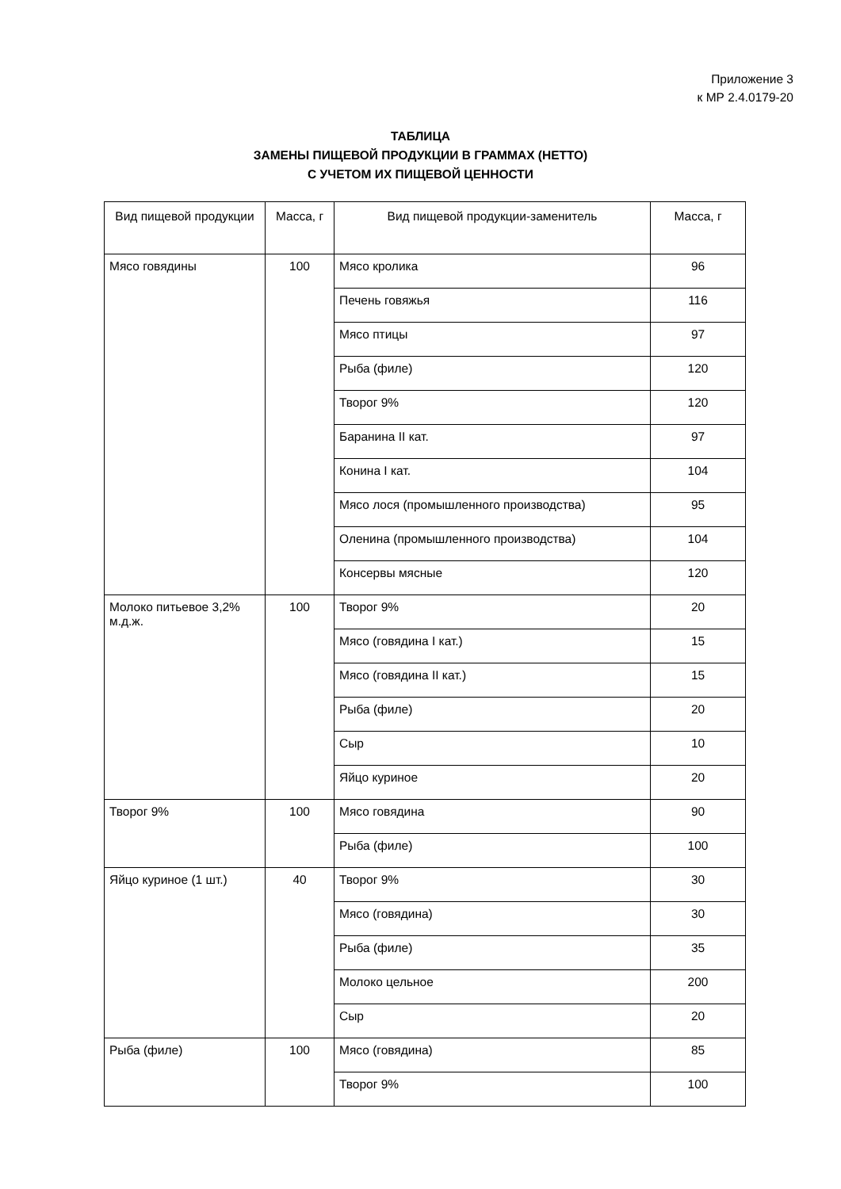Приложение 3
к МР 2.4.0179-20
ТАБЛИЦА
ЗАМЕНЫ ПИЩЕВОЙ ПРОДУКЦИИ В ГРАММАХ (НЕТТО)
С УЧЕТОМ ИХ ПИЩЕВОЙ ЦЕННОСТИ
| Вид пищевой продукции | Масса, г | Вид пищевой продукции-заменитель | Масса, г |
| --- | --- | --- | --- |
| Мясо говядины | 100 | Мясо кролика | 96 |
| | | Печень говяжья | 116 |
| | | Мясо птицы | 97 |
| | | Рыба (филе) | 120 |
| | | Творог 9% | 120 |
| | | Баранина II кат. | 97 |
| | | Конина I кат. | 104 |
| | | Мясо лося (промышленного производства) | 95 |
| | | Оленина (промышленного производства) | 104 |
| | | Консервы мясные | 120 |
| Молоко питьевое 3,2% м.д.ж. | 100 | Творог 9% | 20 |
| | | Мясо (говядина I кат.) | 15 |
| | | Мясо (говядина II кат.) | 15 |
| | | Рыба (филе) | 20 |
| | | Сыр | 10 |
| | | Яйцо куриное | 20 |
| Творог 9% | 100 | Мясо говядина | 90 |
| | | Рыба (филе) | 100 |
| Яйцо куриное (1 шт.) | 40 | Творог 9% | 30 |
| | | Мясо (говядина) | 30 |
| | | Рыба (филе) | 35 |
| | | Молоко цельное | 200 |
| | | Сыр | 20 |
| Рыба (филе) | 100 | Мясо (говядина) | 85 |
| | | Творог 9% | 100 |